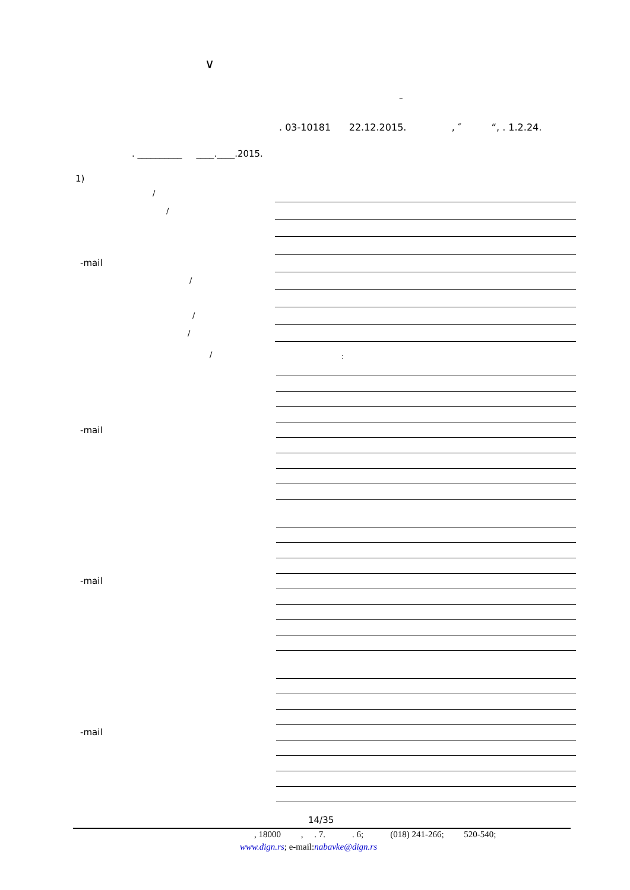∨
–
. 03-10181 22.12.2015. , ″ “, . 1.2.24.
. __________ ____.____.2015.
1)
/
/
-mail
/
/
/
/ :
-mail
-mail
-mail
14/35
, 18000 , . 7. . 6; (018) 241-266; 520-540;
www.dign.rs; e-mail:nabavke@dign.rs